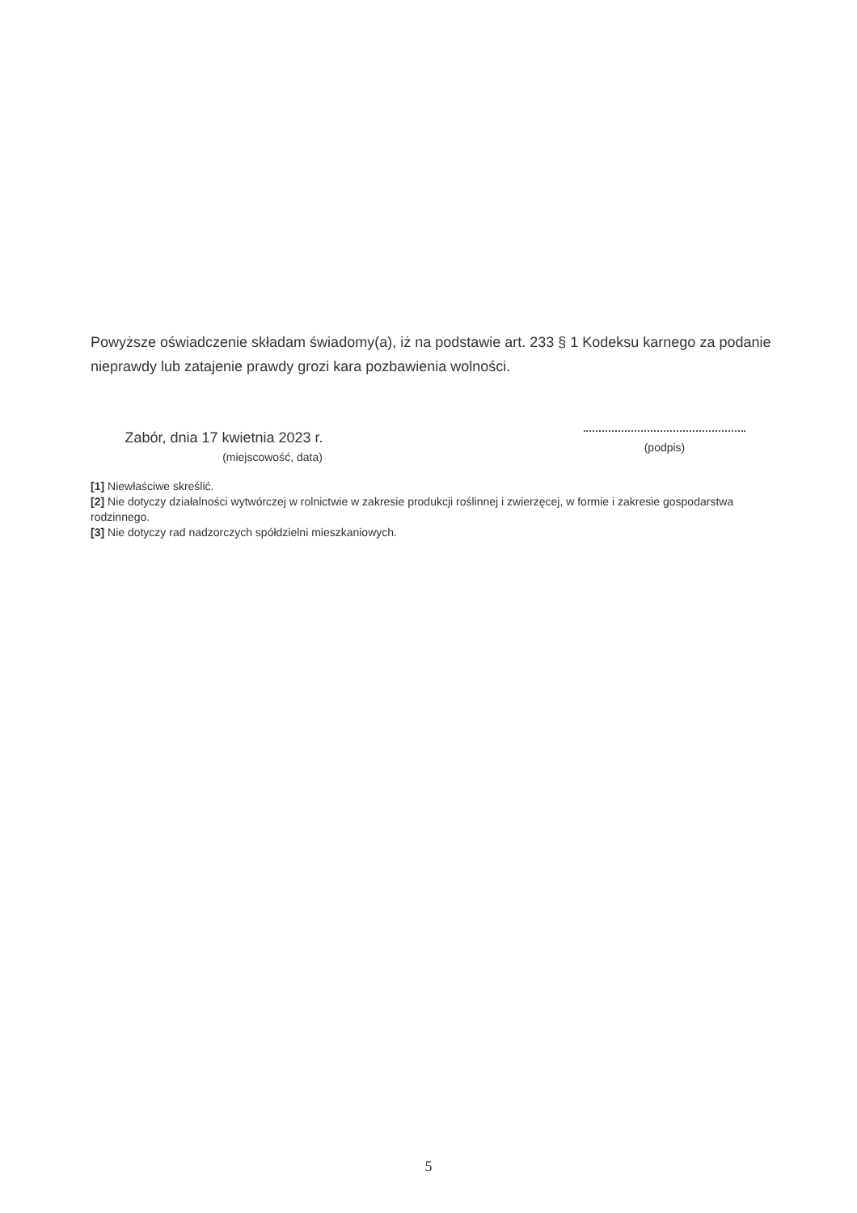Powyższe oświadczenie składam świadomy(a), iż na podstawie art. 233 § 1 Kodeksu karnego za podanie nieprawdy lub zatajenie prawdy grozi kara pozbawienia wolności.
Zabór, dnia 17 kwietnia 2023 r.
(miejscowość, data)
(podpis)
[1] Niewłaściwe skreślić.
[2] Nie dotyczy działalności wytwórczej w rolnictwie w zakresie produkcji roślinnej i zwierzęcej, w formie i zakresie gospodarstwa rodzinnego.
[3] Nie dotyczy rad nadzorczych spółdzielni mieszkaniowych.
5